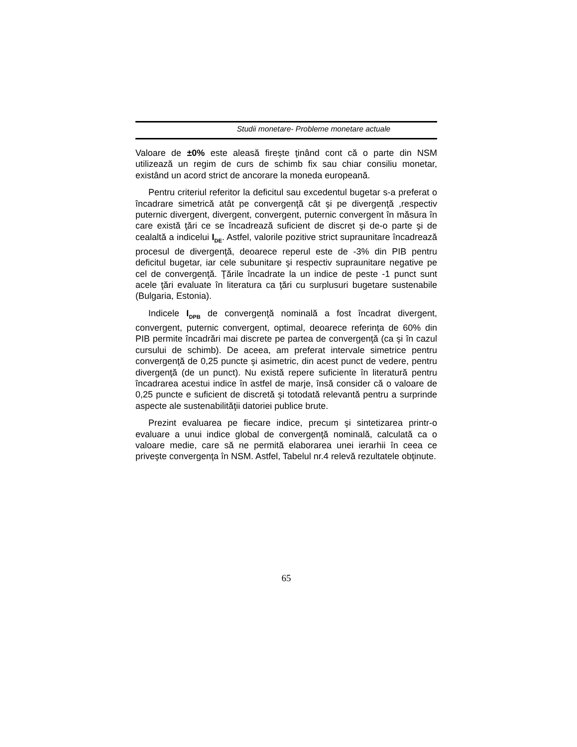Studii monetare- Probleme monetare actuale
Valoare de ±0% este aleasă fireşte ţinând cont că o parte din NSM utilizează un regim de curs de schimb fix sau chiar consiliu monetar, existând un acord strict de ancorare la moneda europeană.
Pentru criteriul referitor la deficitul sau excedentul bugetar s-a preferat o încadrare simetrică atât pe convergenţă cât şi pe divergenţă ,respectiv puternic divergent, divergent, convergent, puternic convergent în măsura în care există ţări ce se încadrează suficient de discret şi de-o parte şi de cealaltă a indicelui I<sub>DE</sub>. Astfel, valorile pozitive strict supraunitare încadrează procesul de divergenţă, deoarece reperul este de -3% din PIB pentru deficitul bugetar, iar cele subunitare şi respectiv supraunitare negative pe cel de convergenţă. Ţările încadrate la un indice de peste -1 punct sunt acele ţări evaluate în literatura ca ţări cu surplusuri bugetare sustenabile (Bulgaria, Estonia).
Indicele I<sub>DPB</sub> de convergenţă nominală a fost încadrat divergent, convergent, puternic convergent, optimal, deoarece referinţa de 60% din PIB permite încadrări mai discrete pe partea de convergenţă (ca şi în cazul cursului de schimb). De aceea, am preferat intervale simetrice pentru convergenţă de 0,25 puncte şi asimetric, din acest punct de vedere, pentru divergenţă (de un punct). Nu există repere suficiente în literatură pentru încadrarea acestui indice în astfel de marje, însă consider că o valoare de 0,25 puncte e suficient de discretă şi totodată relevantă pentru a surprinde aspecte ale sustenabilităţii datoriei publice brute.
Prezint evaluarea pe fiecare indice, precum şi sintetizarea printr-o evaluare a unui indice global de convergenţă nominală, calculată ca o valoare medie, care să ne permită elaborarea unei ierarhii în ceea ce priveşte convergenţa în NSM. Astfel, Tabelul nr.4 relevă rezultatele obţinute.
65